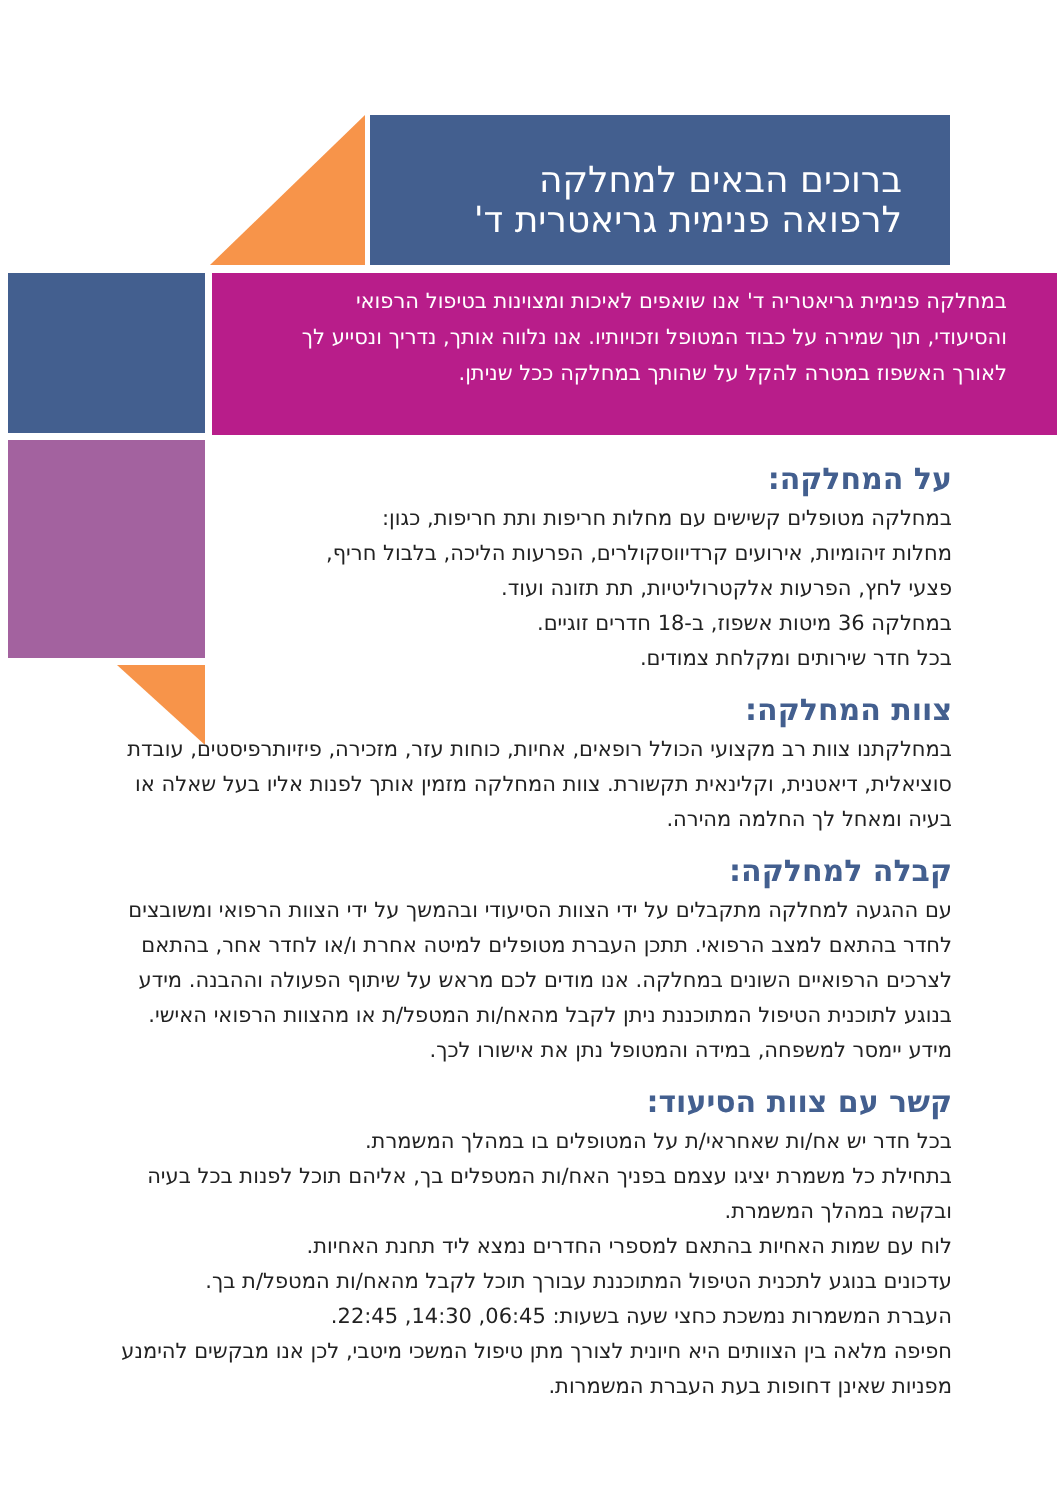ברוכים הבאים למחלקה
לרפואה פנימית גריאטרית ד'
במחלקה פנימית גריאטריה ד' אנו שואפים לאיכות ומצוינות בטיפול הרפואי והסיעודי, תוך שמירה על כבוד המטופל וזכויותיו. אנו נלווה אותך, נדריך ונסייע לך לאורך האשפוז במטרה להקל על שהותך במחלקה ככל שניתן.
על המחלקה:
במחלקה מטופלים קשישים עם מחלות חריפות ותת חריפות, כגון: מחלות זיהומיות, אירועים קרדיווסקולרים, הפרעות הליכה, בלבול חריף, פצעי לחץ, הפרעות אלקטרוליטיות, תת תזונה ועוד.
במחלקה 36 מיטות אשפוז, ב-18 חדרים זוגיים.
בכל חדר שירותים ומקלחת צמודים.
צוות המחלקה:
במחלקתנו צוות רב מקצועי הכולל רופאים, אחיות, כוחות עזר, מזכירה, פיזיותרפיסטים, עובדת סוציאלית, דיאטנית, וקלינאית תקשורת. צוות המחלקה מזמין אותך לפנות אליו בעל שאלה או בעיה ומאחל לך החלמה מהירה.
קבלה למחלקה:
עם ההגעה למחלקה מתקבלים על ידי הצוות הסיעודי ובהמשך על ידי הצוות הרפואי ומשובצים לחדר בהתאם למצב הרפואי. תתכן העברת מטופלים למיטה אחרת ו/או לחדר אחר, בהתאם לצרכים הרפואיים השונים במחלקה. אנו מודים לכם מראש על שיתוף הפעולה וההבנה. מידע בנוגע לתוכנית הטיפול המתוכננת ניתן לקבל מהאח/ות המטפל/ת או מהצוות הרפואי האישי.
מידע יימסר למשפחה, במידה והמטופל נתן את אישורו לכך.
קשר עם צוות הסיעוד:
בכל חדר יש אח/ות שאחראי/ת על המטופלים בו במהלך המשמרת.
בתחילת כל משמרת יציגו עצמם בפניך האח/ות המטפלים בך, אליהם תוכל לפנות בכל בעיה ובקשה במהלך המשמרת.
לוח עם שמות האחיות בהתאם למספרי החדרים נמצא ליד תחנת האחיות.
עדכונים בנוגע לתכנית הטיפול המתוכננת עבורך תוכל לקבל מהאח/ות המטפל/ת בך.
העברת המשמרות נמשכת כחצי שעה בשעות: 06:45, 14:30, 22:45.
חפיפה מלאה בין הצוותים היא חיונית לצורך מתן טיפול המשכי מיטבי, לכן אנו מבקשים להימנע מפניות שאינן דחופות בעת העברת המשמרות.